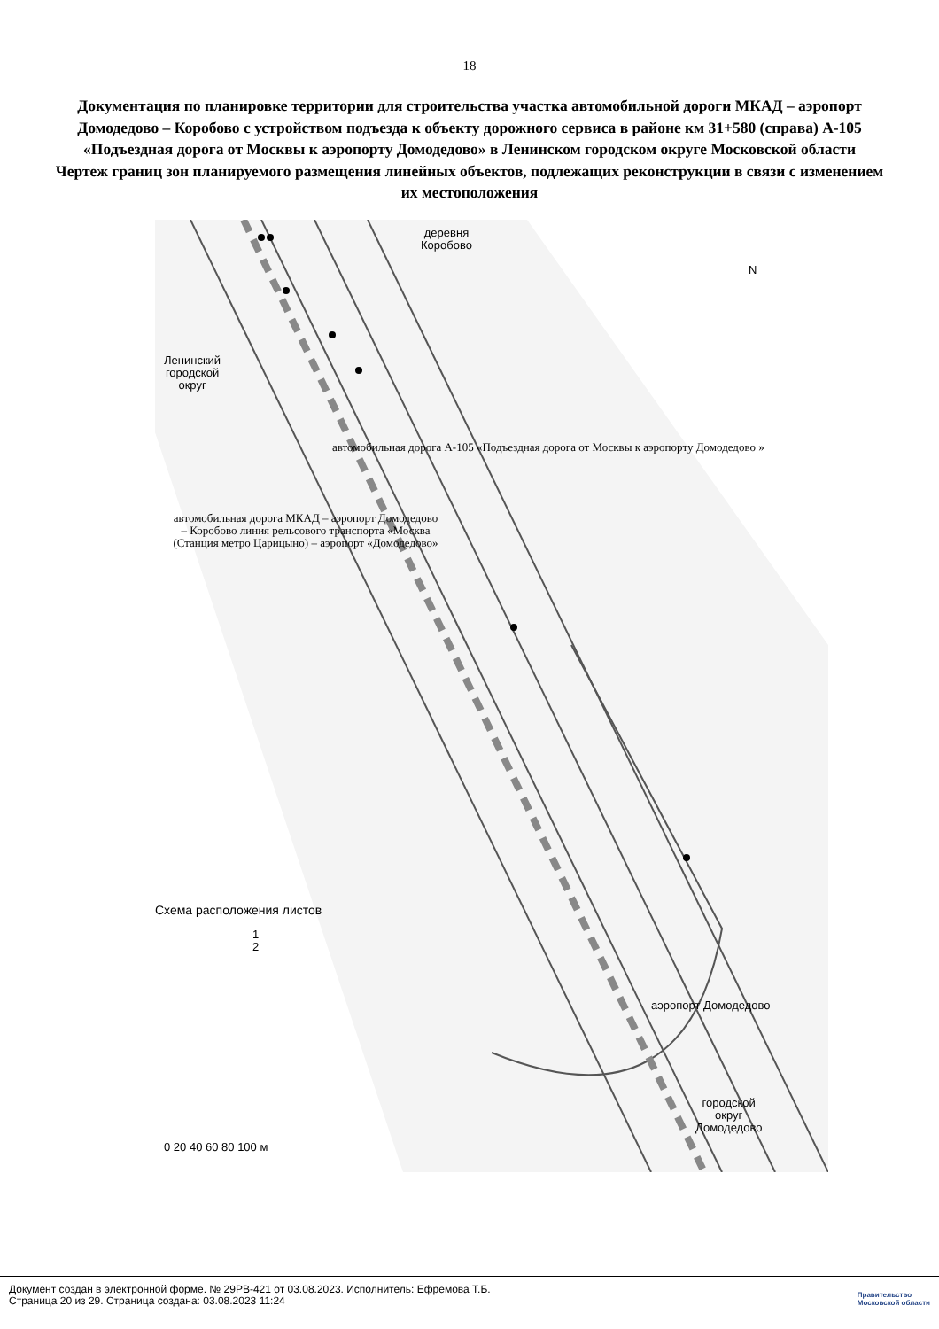18
Документация по планировке территории для строительства участка автомобильной дороги МКАД – аэропорт Домодедово – Коробово с устройством подъезда к объекту дорожного сервиса в районе км 31+580 (справа) А-105 «Подъездная дорога от Москвы к аэропорту Домодедово» в Ленинском городском округе Московской области
Чертеж границ зон планируемого размещения линейных объектов, подлежащих реконструкции в связи с изменением их местоположения
деревня
Коробово
Ленинский
городской
округ
автомобильная дорога А-105 «Подъездная дорога от Москвы к аэропорту Домодедово »
автомобильная дорога МКАД – аэропорт Домодедово – Коробово линия рельсового транспорта «Москва (Станция метро Царицыно) – аэропорт «Домодедово»
Схема расположения листов
1
2
аэропорт Домодедово
городской
округ
Домодедово
0 20 40 60 80 100 м
N
Документ создан в электронной форме. № 29РВ-421 от 03.08.2023. Исполнитель: Ефремова Т.Б.
Страница 20 из 29. Страница создана: 03.08.2023 11:24
Правительство
Московской области